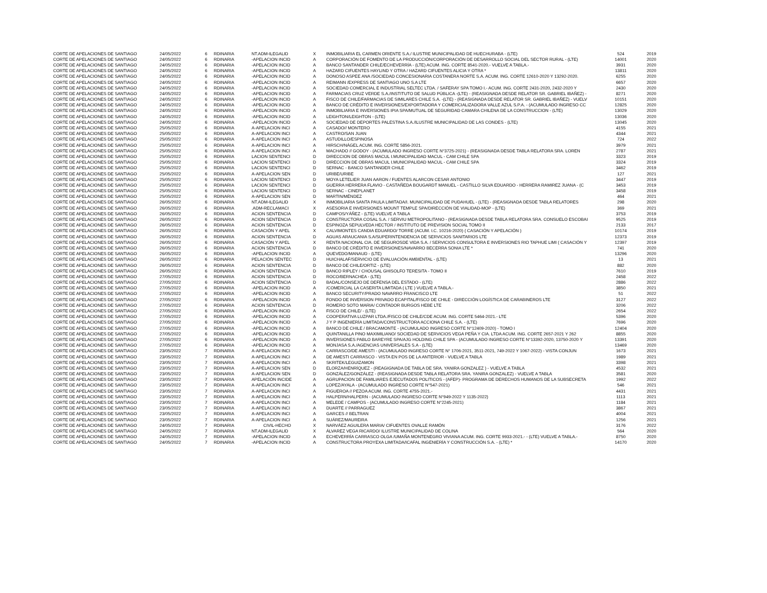| CORTE DE APELACIONES DE SANTIAGO | 24/05/2022 | 6 | RDINARIA | NT.ADM-ILEGALID | X | INMOBILIARIA EL CARMEN ORIENTE S.A./ ILUSTRE MUNICIPALIDAD DE HUECHURABA - (LTE) | 524 | 2019 |
| CORTE DE APELACIONES DE SANTIAGO | 24/05/2022 | 6 | RDINARIA | -APELACION INCID | A | CORPORACIÓN DE FOMENTO DE LA PRODUCCIÓN/CORPORACIÓN DE DESARROLLO SOCIAL DEL SECTOR RURAL - (LTE) | 14001 | 2020 |
| CORTE DE APELACIONES DE SANTIAGO | 24/05/2022 | 6 | RDINARIA | -APELACION INCID | A | BANCO SANTANDER CHILE/ECHEVERRÍA - (LTE) ACUM. ING. CORTE 8541-2020.- VUELVE A TABLA.- | 3931 | 2020 |
| CORTE DE APELACIONES DE SANTIAGO | 24/05/2022 | 6 | RDINARIA | -APELACION INCID | A | HAZARD CIFUENTES HAYLIND Y OTRA / HAZARD CIFUENTES ALICIA Y OTRA * | 13811 | 2020 |
| CORTE DE APELACIONES DE SANTIAGO | 24/05/2022 | 6 | RDINARIA | -APELACION INCID | A | DONOSO ASPEE ANA /SOCIEDAD CONCESIONARIA COSTANERA NORTE S.A. ACUM. ING. CORTE 12610-2020 Y 13292-2020. | 6255 | 2020 |
| CORTE DE APELACIONES DE SANTIAGO | 24/05/2022 | 6 | RDINARIA | -APELACION INCID | A | REIMANN /EXPRESS DE SANTIAGO UNO S.A LTE | 6657 | 2020 |
| CORTE DE APELACIONES DE SANTIAGO | 24/05/2022 | 6 | RDINARIA | -APELACION INCID | A | SOCIEDAD COMERCIAL E INDUSTRIAL SELTEC LTDA. / SAFERAY SPA TOMO I.- ACUM. ING. CORTE 2431-2020, 2432-2020 Y | 2430 | 2020 |
| CORTE DE APELACIONES DE SANTIAGO | 24/05/2022 | 6 | RDINARIA | -APELACION INCID | A | FARMACIAS CRUZ VERDE S.A./INSTITUTO DE SALUD PÚBLICA -(LTE) - (REASIGNADA DESDE RELATOR SR. GABRIEL IBAÑEZ) - | 8271 | 2020 |
| CORTE DE APELACIONES DE SANTIAGO | 24/05/2022 | 6 | RDINARIA | -APELACION INCID | A | FISCO DE CHILE/FARMACIAS DE SIMILARES CHILE S.A. -(LTE) - (REASIGNADA DESDE RELATOR SR. GABRIEL IBAÑEZ) - VUELV | 10151 | 2020 |
| CORTE DE APELACIONES DE SANTIAGO | 24/05/2022 | 6 | RDINARIA | -APELACION INCID | A | BANCO DE CRÉDITO E INVERSIONES/EXPORTADORA Y COMERCIALIZADORA VALLE AZUL S.P.A. - (ACUMULADO INGRESO CC | 12825 | 2020 |
| CORTE DE APELACIONES DE SANTIAGO | 24/05/2022 | 6 | RDINARIA | -APELACION INCID | A | INMOBILIARIA E INVERSIONES IPIA SPA/MUTUAL DE SEGURIDAD CAMARA CHILENA DE LA CONSTRUCCION - (LTE) | 13029 | 2020 |
| CORTE DE APELACIONES DE SANTIAGO | 24/05/2022 | 6 | RDINARIA | -APELACION INCID | A | LEIGHTON/LEIGHTON - (LTE) | 13036 | 2020 |
| CORTE DE APELACIONES DE SANTIAGO | 24/05/2022 | 6 | RDINARIA | -APELACION INCID | A | SOCIEDAD DE DEPORTES PALESTINA S.A./ILUSTRE MUNICIPALIDAD DE LAS CONDES - (LTE) | 13045 | 2020 |
| CORTE DE APELACIONES DE SANTIAGO | 25/05/2022 | 6 | RDINARIA | A-APELACION INCI | A | CASADO// MONTERO | 4155 | 2021 |
| CORTE DE APELACIONES DE SANTIAGO | 25/05/2022 | 6 | RDINARIA | A-APELACION INCI | A | CASTRO/SAN JUAN | 4344 | 2021 |
| CORTE DE APELACIONES DE SANTIAGO | 25/05/2022 | 6 | RDINARIA | A-APELACION INCI | A | ASTUDILLO/ESPINOSA | 724 | 2022 |
| CORTE DE APELACIONES DE SANTIAGO | 25/05/2022 | 6 | RDINARIA | A-APELACION INCI | A | HIRSCH/NÁGEL ACUM. ING. CORTE 5856-2021. | 3979 | 2021 |
| CORTE DE APELACIONES DE SANTIAGO | 25/05/2022 | 6 | RDINARIA | A-APELACION INCI | A | MACHADO // GODOY - (ACUMULADO INGRESO CORTE N°3725-2021) - (REASIGNADA DESDE TABLA RELATORA SRA. LOREN | 2787 | 2021 |
| CORTE DE APELACIONES DE SANTIAGO | 25/05/2022 | 6 | RDINARIA | LACION SENTENCI | D | DIRECCION DE OBRAS MACUL I.MUNICIPALIDAD MACUL - CAM CHILE SPA | 3323 | 2019 |
| CORTE DE APELACIONES DE SANTIAGO | 25/05/2022 | 6 | RDINARIA | LACION SENTENCI | D | DIRECCION DE OBRAS MACUL I.MUNICIPALIDAD MACUL - CAM CHILE SPA | 3324 | 2019 |
| CORTE DE APELACIONES DE SANTIAGO | 25/05/2022 | 6 | RDINARIA | LACION SENTENCI | D | SERNAC - BANCO SANTANDER CHILE | 3462 | 2019 |
| CORTE DE APELACIONES DE SANTIAGO | 25/05/2022 | 6 | RDINARIA | A-APELACION SEN | D | URIBE/URIBE | 127 | 2021 |
| CORTE DE APELACIONES DE SANTIAGO | 25/05/2022 | 6 | RDINARIA | LACION SENTENCI | D | MOYA LETELIER JUAN AARON / FUENTES ALARCON CESAR ANTONIO | 3447 | 2019 |
| CORTE DE APELACIONES DE SANTIAGO | 25/05/2022 | 6 | RDINARIA | LACION SENTENCI | D | GUERRA HERRERA FLAVIO - CASTAÑEDA BOUGARDT MANUEL - CASTILLO SILVA EDUARDO - HERRERA RAMIREZ JUANA - (C | 3453 | 2019 |
| CORTE DE APELACIONES DE SANTIAGO | 25/05/2022 | 6 | RDINARIA | LACION SENTENCI | D | SERNAC - CINEPLANET | 3458 | 2019 |
| CORTE DE APELACIONES DE SANTIAGO | 25/05/2022 | 6 | RDINARIA | A-APELACION SEN | D | MARTIN/MÉNDEZ | 464 | 2021 |
| CORTE DE APELACIONES DE SANTIAGO | 26/05/2022 | 6 | RDINARIA | NT.ADM-ILEGALID | X | INMOBILIARIA SANTA PAULA LIMITADA/I. MUNICIPALIDAD DE PUDAHUEL - (LTE) - (REASIGNADA DESDE TABLA RELATORES | 298 | 2020 |
| CORTE DE APELACIONES DE SANTIAGO | 26/05/2022 | 6 | RDINARIA | .ADM-RECLAMACI | X | ASESORIA E INVERSIONES MOUNT TEMPLE SPA/DIRECCIÓN DE VIALIDAD-MOP - (LTE) | 369 | 2021 |
| CORTE DE APELACIONES DE SANTIAGO | 26/05/2022 | 6 | RDINARIA | ACION SENTENCIA | D | CAMPOS/YÁÑEZ - (LTE) VUELVE A TABLA | 3753 | 2019 |
| CORTE DE APELACIONES DE SANTIAGO | 26/05/2022 | 6 | RDINARIA | ACION SENTENCIA | D | CONSTRUCTORA COSAL S.A. / SERVIU METROPOLITANO - (REASIGNADA DESDE TABLA RELATORA SRA. CONSUELO ESCOBAI | 9525 | 2019 |
| CORTE DE APELACIONES DE SANTIAGO | 26/05/2022 | 6 | RDINARIA | ACION SENTENCIA | D | ESPINOZA SEPULVEDA HECTOR / INSTITUTO DE PREVISION SOCIAL TOMO II | 2133 | 2017 |
| CORTE DE APELACIONES DE SANTIAGO | 26/05/2022 | 6 | RDINARIA | CASACIÓN Y APEL | X | CALVIMONTES CANDIA EDUARDO/ TORRE (ACUM. I.C. 10216-2020) ( CASACIÓN Y APELACIÓN ) | 10174 | 2019 |
| CORTE DE APELACIONES DE SANTIAGO | 26/05/2022 | 6 | RDINARIA | ACION SENTENCIA | D | AGUAS ARAUCANIA S.A/SUPERINTENDENCIA DE SERVICIOS SANITARIOS LTE | 12373 | 2019 |
| CORTE DE APELACIONES DE SANTIAGO | 26/05/2022 | 6 | RDINARIA | CASACIÓN Y APEL | X | RENTA NACIONAL CIA. DE SEGUROSDE VIDA S.A. / SERVICIOS CONSULTORA E INVERSIONES RIO TAPHUE LIMI ( CASACIÓN Y | 12397 | 2019 |
| CORTE DE APELACIONES DE SANTIAGO | 26/05/2022 | 6 | RDINARIA | ACION SENTENCIA | D | BANCO DE CRÉDITO E INVERSIONES/NAVARRO BECERRA SONIA LTE * | 741 | 2020 |
| CORTE DE APELACIONES DE SANTIAGO | 26/05/2022 | 6 | RDINARIA | -APELACION INCID | A | QUEVEDO/MANAUD - (LTE) | 13296 | 2020 |
| CORTE DE APELACIONES DE SANTIAGO | 26/05/2022 | 6 | RDINARIA | PELACIÓN SENTEC | D | HUICHALAF/SERVICIO DE EVALUACIÓN AMBIENTAL - (LTE) | 13 | 2021 |
| CORTE DE APELACIONES DE SANTIAGO | 26/05/2022 | 6 | RDINARIA | ACION SENTENCIA | D | BANCO DE CHILE/ORTIZ - (LTE) | 882 | 2020 |
| CORTE DE APELACIONES DE SANTIAGO | 26/05/2022 | 6 | RDINARIA | ACION SENTENCIA | D | BANCO RIPLEY / CHOUSAL GHISOLFO TERESITA - TOMO II | 7610 | 2019 |
| CORTE DE APELACIONES DE SANTIAGO | 27/05/2022 | 6 | RDINARIA | ACION SENTENCIA | D | ROCO/BERNACHEA - (LTE) | 2458 | 2022 |
| CORTE DE APELACIONES DE SANTIAGO | 27/05/2022 | 6 | RDINARIA | ACION SENTENCIA | D | BADAL/CONSEJO DE DEFENSA DEL ESTADO - (LTE) | 2886 | 2022 |
| CORTE DE APELACIONES DE SANTIAGO | 27/05/2022 | 6 | RDINARIA | -APELACION INCID | A | /COMERCIAL LA CASERITA LIMITADA ( LTE ) VUELVE A TABLA.- | 3850 | 2021 |
| CORTE DE APELACIONES DE SANTIAGO | 27/05/2022 | 6 | RDINARIA | -APELACION INCID | A | BANCO SECURITY/PRADO NAVARRO FRANCISCO LTE | 51 | 2022 |
| CORTE DE APELACIONES DE SANTIAGO | 27/05/2022 | 6 | RDINARIA | -APELACION INCID | A | FONDO DE INVERSION PRIVADO ECAPITAL/FISCO DE CHILE - DIRECCIÓN LOGÍSTICA DE CARABINEROS LTE | 3127 | 2022 |
| CORTE DE APELACIONES DE SANTIAGO | 27/05/2022 | 6 | RDINARIA | ACION SENTENCIA | D | ROMERO SOTO MARIA/ CONTADOR BURGOS HEBE LTE | 3206 | 2022 |
| CORTE DE APELACIONES DE SANTIAGO | 27/05/2022 | 6 | RDINARIA | -APELACION INCID | A | FISCO DE CHILE/ - (LTE) | 2654 | 2022 |
| CORTE DE APELACIONES DE SANTIAGO | 27/05/2022 | 6 | RDINARIA | -APELACION INCID | A | COOPERATIVA LUZPAR LTDA./FISCO DE CHILE/CDE ACUM. ING. CORTE 5464-2021.- LTE | 5396 | 2020 |
| CORTE DE APELACIONES DE SANTIAGO | 27/05/2022 | 6 | RDINARIA | -APELACION INCID | A | J Y P INGENIERÍA LIMITADA/CONSTRUCTORA ACCIONA CHILE S.A. - (LTE) | 7696 | 2020 |
| CORTE DE APELACIONES DE SANTIAGO | 27/05/2022 | 6 | RDINARIA | -APELACION INCID | A | BANCO DE CHILE / BRACAMONTE - (ACUMULADO INGRESO CORTE N°12409-2020) - TOMO I | 12404 | 2020 |
| CORTE DE APELACIONES DE SANTIAGO | 27/05/2022 | 6 | RDINARIA | -APELACION INCID | A | QUINTANILLA PINO MAXIMILIANO/ SOCIEDAD DE SERVICIOS VEGA PEÑA Y CIA. LTDA ACUM. ING. CORTE 2657-2021 Y 262 | 8855 | 2020 |
| CORTE DE APELACIONES DE SANTIAGO | 27/05/2022 | 6 | RDINARIA | -APELACION INCID | A | INVERSIONES PABLO BAREYRE SPA/AJG HOLDING CHILE SPA - (ACUMULADO INGRESO CORTE N°13392-2020, 13750-2020 Y | 13391 | 2020 |
| CORTE DE APELACIONES DE SANTIAGO | 27/05/2022 | 6 | RDINARIA | -APELACION INCID | A | MONJASA S.A./AGENCIAS UNIVERSALES S.A - (LTE) | 13469 | 2020 |
| CORTE DE APELACIONES DE SANTIAGO | 23/05/2022 | 7 | RDINARIA | A-APELACION INCI | A | CARRASCO/DE AMESTI - (ACUMULADO INGRESO CORTE N° 1706-2021, 3511-2021, 749-2022 Y 1067-2022) - VISTA CONJUN | 1673 | 2021 |
| CORTE DE APELACIONES DE SANTIAGO | 23/05/2022 | 7 | RDINARIA | A-APELACION INCI | A | DE AMESTI CARRASCO - VISTA EN POS DE LA ANTERIOR - VUELVE A TABLA | 1989 | 2021 |
| CORTE DE APELACIONES DE SANTIAGO | 23/05/2022 | 7 | RDINARIA | A-APELACION INCI | A | SKRITEK/LEGUIZAMON | 3398 | 2021 |
| CORTE DE APELACIONES DE SANTIAGO | 23/05/2022 | 7 | RDINARIA | A-APELACION SEN | D | ELORZA/HENRÍQUEZ - (REAGIGNADA DE TABLA DE SRA. YANIRA GONZALEZ ) - VUELVE A TABLA | 4532 | 2021 |
| CORTE DE APELACIONES DE SANTIAGO | 23/05/2022 | 7 | RDINARIA | A-APELACION SEN | D | GONZÁLEZ/GONZÁLEZ - (REASIGNADA DESDE TABLA RELATORA SRA. YANIRA GONZALEZ) - VUELVE A TABLA | 3581 | 2020 |
| CORTE DE APELACIONES DE SANTIAGO | 23/05/2022 | 7 | RDINARIA | APELACIÓN INCIDE | A | AGRUPACION DE FAMILIARES EJECUTADOS POLITICOS - (AFEP)- PROGRAMA DE DERECHOS HUMANOS DE LA SUBSECRETA | 1992 | 2022 |
| CORTE DE APELACIONES DE SANTIAGO | 23/05/2022 | 7 | RDINARIA | A-APELACION INCI | A | LOPEZ/AYALA - (ACUMULADO INGRESO CORTE N°547-2021) | 546 | 2021 |
| CORTE DE APELACIONES DE SANTIAGO | 23/05/2022 | 7 | RDINARIA | A-APELACION INCI | A | FIGUEROA // PEZOA ACUM. ING. CORTE 4755-2021.- | 4431 | 2021 |
| CORTE DE APELACIONES DE SANTIAGO | 23/05/2022 | 7 | RDINARIA | A-APELACION INCI | A | HALPERN/HALPERN - (ACUMULADO INGRESO CORTE N°949-2022 Y 1135-2022) | 1113 | 2021 |
| CORTE DE APELACIONES DE SANTIAGO | 23/05/2022 | 7 | RDINARIA | A-APELACION INCI | A | MELEDE / CAMPOS - (ACUMULADO INGRESO CORTE N°2245-2021) | 1184 | 2021 |
| CORTE DE APELACIONES DE SANTIAGO | 23/05/2022 | 7 | RDINARIA | A-APELACION INCI | A | DUARTE // PARRAGUEZ | 3867 | 2021 |
| CORTE DE APELACIONES DE SANTIAGO | 23/05/2022 | 7 | RDINARIA | A-APELACION INCI | A | GARCES // BELTRAN | 4004 | 2021 |
| CORTE DE APELACIONES DE SANTIAGO | 23/05/2022 | 7 | RDINARIA | A-APELACION INCI | A | SUÁREZ/MAUREIRA | 1256 | 2021 |
| CORTE DE APELACIONES DE SANTIAGO | 24/05/2022 | 7 | RDINARIA | CIVIL-HECHO | X | NARVÁEZ AGUILERA MARIA/ CIFUENTES OVALLE RAMÓN | 3176 | 2022 |
| CORTE DE APELACIONES DE SANTIAGO | 24/05/2022 | 7 | RDINARIA | NT.ADM-ILEGALID | X | ÁLVAREZ VEGA RICARDO/ ILUSTRE MUNICIPALIDAD DE COLINA | 564 | 2020 |
| CORTE DE APELACIONES DE SANTIAGO | 24/05/2022 | 7 | RDINARIA | -APELACION INCID | A | ECHEVERRÍA CARRASCO OLGA /UMAÑA MONTENEGRO VIVIANA ACUM. ING. CORTE 9933-2021.- - (LTE) VUELVE A TABLA.- | 8750 | 2020 |
| CORTE DE APELACIONES DE SANTIAGO | 24/05/2022 | 7 | RDINARIA | -APELACION INCID | A | CONSTRUCTORA PROYEXA LIMITADA/ICAFAL INGENIERÍA Y CONSTRUCCIÓN S.A. - (LTE) * | 14170 | 2020 |